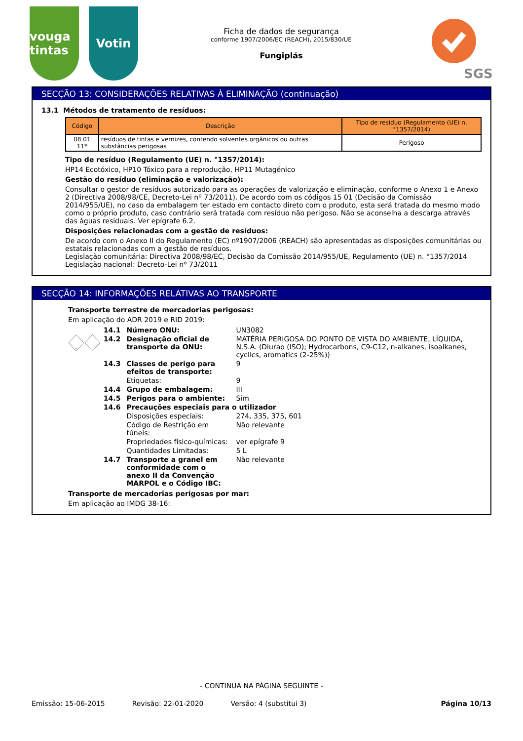vouga tintas
Votin
Ficha de dados de segurança
conforme 1907/2006/EC (REACH), 2015/830/UE
Fungiplás
SGS
SECÇÃO 13: CONSIDERAÇÕES RELATIVAS À ELIMINAÇÃO (continuação)
13.1 Métodos de tratamento de resíduos:
| Código | Descrição | Tipo de resíduo (Regulamento (UE) n. °1357/2014) |
| --- | --- | --- |
| 08 01 11* | resíduos de tintas e vernizes, contendo solventes orgânicos ou outras substâncias perigosas | Perigoso |
Tipo de resíduo (Regulamento (UE) n. °1357/2014):
HP14 Ecotóxico, HP10 Tóxico para a reprodução, HP11 Mutagénico
Gestão do resíduo (eliminação e valorização):
Consultar o gestor de resíduos autorizado para as operações de valorização e eliminação, conforme o Anexo 1 e Anexo 2 (Directiva 2008/98/CE, Decreto-Lei nº 73/2011). De acordo com os códigos 15 01 (Decisão da Comissão 2014/955/UE), no caso da embalagem ter estado em contacto direto com o produto, esta será tratada do mesmo modo como o próprio produto, caso contrário será tratada com resíduo não perigoso. Não se aconselha a descarga através das águas residuais. Ver epígrafe 6.2.
Disposições relacionadas com a gestão de resíduos:
De acordo com o Anexo II do Regulamento (EC) nº1907/2006 (REACH) são apresentadas as disposições comunitárias ou estatais relacionadas com a gestão de resíduos.
Legislação comunitária: Directiva 2008/98/EC, Decisão da Comissão 2014/955/UE, Regulamento (UE) n. °1357/2014
Legislação nacional: Decreto-Lei nº 73/2011
SECÇÃO 14: INFORMAÇÕES RELATIVAS AO TRANSPORTE
Transporte terrestre de mercadorias perigosas:
Em aplicação do ADR 2019 e RID 2019:
9
| 14.1 | Número ONU: | UN3082 |
| 14.2 | Designação oficial de transporte da ONU: | MATÉRIA PERIGOSA DO PONTO DE VISTA DO AMBIENTE, LÍQUIDA, N.S.A. (Diurao (ISO); Hydrocarbons, C9-C12, n-alkanes, isoalkanes, cyclics, aromatics (2-25%)) |
| 14.3 | Classes de perigo para efeitos de transporte: | 9 |
| | Etiquetas: | 9 |
| 14.4 | Grupo de embalagem: | III |
| 14.5 | Perigos para o ambiente: | Sim |
| 14.6 | Precauções especiais para o utilizador | |
| | Disposições especiais: | 274, 335, 375, 601 |
| | Código de Restrição em túneis: | Não relevante |
| | Propriedades físico-químicas: | ver epígrafe 9 |
| | Quantidades Limitadas: | 5 L |
| 14.7 | Transporte a granel em conformidade com o anexo II da Convenção MARPOL e o Código IBC: | Não relevante |
Transporte de mercadorias perigosas por mar:
Em aplicação ao IMDG 38-16:
- CONTINUA NA PÁGINA SEGUINTE -
Emissão: 15-06-2015 Revisão: 22-01-2020 Versão: 4 (substitui 3) Página 10/13